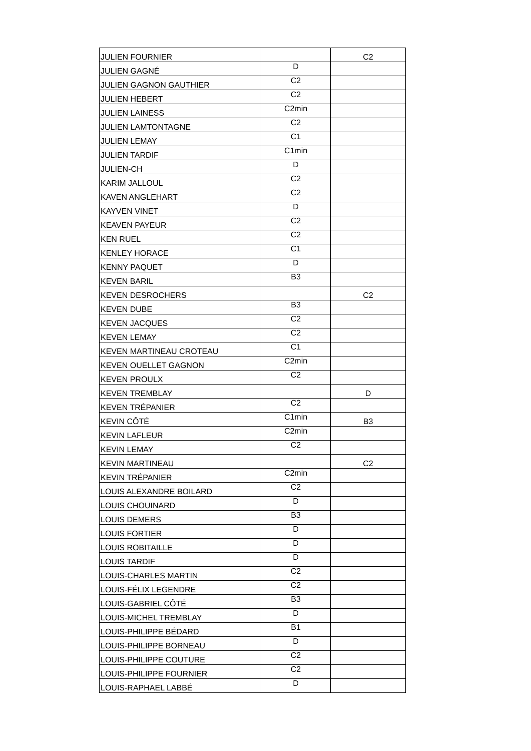| JULIEN FOURNIER | | C2 |
| JULIEN GAGNÉ | D | |
| JULIEN GAGNON GAUTHIER | C2 | |
| JULIEN HEBERT | C2 | |
| JULIEN LAINESS | C2min | |
| JULIEN LAMTONTAGNE | C2 | |
| JULIEN LEMAY | C1 | |
| JULIEN TARDIF | C1min | |
| JULIEN-CH | D | |
| KARIM JALLOUL | C2 | |
| KAVEN ANGLEHART | C2 | |
| KAYVEN VINET | D | |
| KEAVEN PAYEUR | C2 | |
| KEN RUEL | C2 | |
| KENLEY HORACE | C1 | |
| KENNY PAQUET | D | |
| KEVEN BARIL | B3 | |
| KEVEN DESROCHERS | | C2 |
| KEVEN DUBE | B3 | |
| KEVEN JACQUES | C2 | |
| KEVEN LEMAY | C2 | |
| KEVEN MARTINEAU CROTEAU | C1 | |
| KEVEN OUELLET GAGNON | C2min | |
| KEVEN PROULX | C2 | |
| KEVEN TREMBLAY | | D |
| KEVEN TRÉPANIER | C2 | |
| KEVIN CÔTÉ | C1min | B3 |
| KEVIN LAFLEUR | C2min | |
| KEVIN LEMAY | C2 | |
| KEVIN MARTINEAU | | C2 |
| KEVIN TRÉPANIER | C2min | |
| LOUIS ALEXANDRE BOILARD | C2 | |
| LOUIS CHOUINARD | D | |
| LOUIS DEMERS | B3 | |
| LOUIS FORTIER | D | |
| LOUIS ROBITAILLE | D | |
| LOUIS TARDIF | D | |
| LOUIS-CHARLES MARTIN | C2 | |
| LOUIS-FÉLIX LEGENDRE | C2 | |
| LOUIS-GABRIEL CÔTÉ | B3 | |
| LOUIS-MICHEL TREMBLAY | D | |
| LOUIS-PHILIPPE BÉDARD | B1 | |
| LOUIS-PHILIPPE BORNEAU | D | |
| LOUIS-PHILIPPE COUTURE | C2 | |
| LOUIS-PHILIPPE FOURNIER | C2 | |
| LOUIS-RAPHAEL LABBÉ | D | |